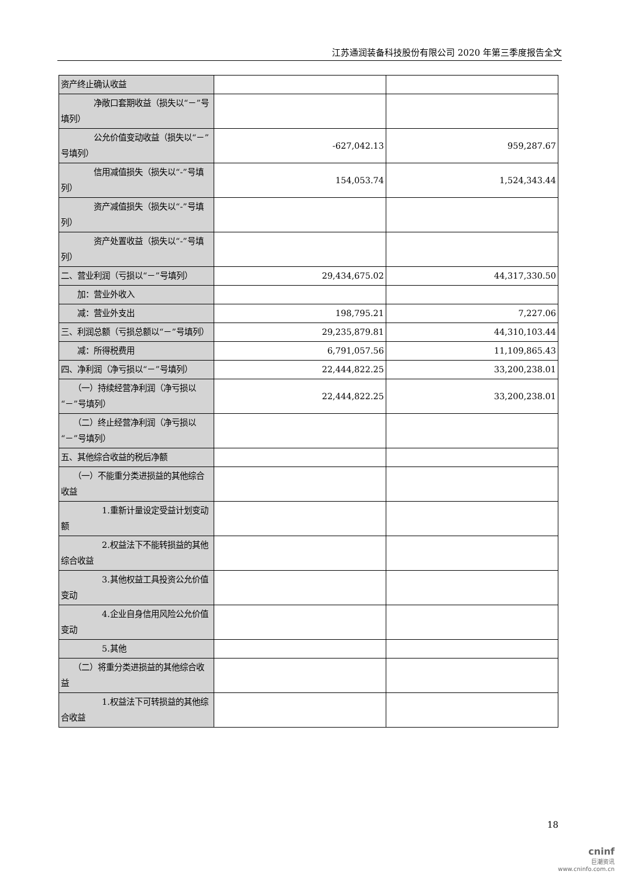江苏通润装备科技股份有限公司 2020 年第三季度报告全文
| 资产终止确认收益 | | |
| 净敞口套期收益（损失以“－”号填列） | | |
| 公允价值变动收益（损失以“－”号填列） | -627,042.13 | 959,287.67 |
| 信用减值损失（损失以“-”号填列） | 154,053.74 | 1,524,343.44 |
| 资产减值损失（损失以“-”号填列） | | |
| 资产处置收益（损失以“-”号填列） | | |
| 二、营业利润（亏损以“－”号填列） | 29,434,675.02 | 44,317,330.50 |
| 加：营业外收入 | | |
| 减：营业外支出 | 198,795.21 | 7,227.06 |
| 三、利润总额（亏损总额以“－”号填列） | 29,235,879.81 | 44,310,103.44 |
| 减：所得税费用 | 6,791,057.56 | 11,109,865.43 |
| 四、净利润（净亏损以“－”号填列） | 22,444,822.25 | 33,200,238.01 |
| （一）持续经营净利润（净亏损以“－”号填列） | 22,444,822.25 | 33,200,238.01 |
| （二）终止经营净利润（净亏损以“－”号填列） | | |
| 五、其他综合收益的税后净额 | | |
| （一）不能重分类进损益的其他综合收益 | | |
| 1.重新计量设定受益计划变动额 | | |
| 2.权益法下不能转损益的其他综合收益 | | |
| 3.其他权益工具投资公允价值变动 | | |
| 4.企业自身信用风险公允价值变动 | | |
| 5.其他 | | |
| （二）将重分类进损益的其他综合收益 | | |
| 1.权益法下可转损益的其他综合收益 | | |
18
cninf
巨潮资讯
www.cninfo.com.cn